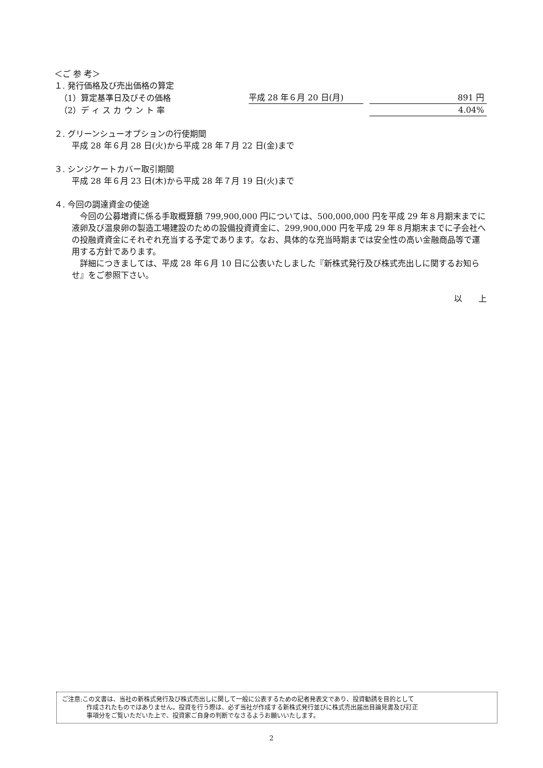＜ご 参 考＞
１. 発行価格及び売出価格の算定
（1）算定基準日及びその価格 平成 28 年６月 20 日(月) 891 円
（2）デ ィ ス カ ウ ン ト 率 4.04%
２. グリーンシューオプションの行使期間
平成 28 年６月 28 日(火)から平成 28 年７月 22 日(金)まで
３. シンジケートカバー取引期間
平成 28 年６月 23 日(木)から平成 28 年７月 19 日(火)まで
４. 今回の調達資金の使途
　今回の公募増資に係る手取概算額 799,900,000 円については、500,000,000 円を平成 29 年８月期末までに液卵及び温泉卵の製造工場建設のための設備投資資金に、299,900,000 円を平成 29 年８月期末までに子会社への投融資資金にそれぞれ充当する予定であります。なお、具体的な充当時期までは安全性の高い金融商品等で運用する方針であります。
　詳細につきましては、平成 28 年６月 10 日に公表いたしました『新株式発行及び株式売出しに関するお知らせ』をご参照下さい。
以　　上
ご注意:この文書は、当社の新株式発行及び株式売出しに関して一般に公表するための記者発表文であり、投資勧誘を目的として
　　　　作成されたものではありません。投資を行う際は、必ず当社が作成する新株式発行並びに株式売出届出目論見書及び訂正
　　　　事項分をご覧いただいた上で、投資家ご自身の判断でなさるようお願いいたします。
2